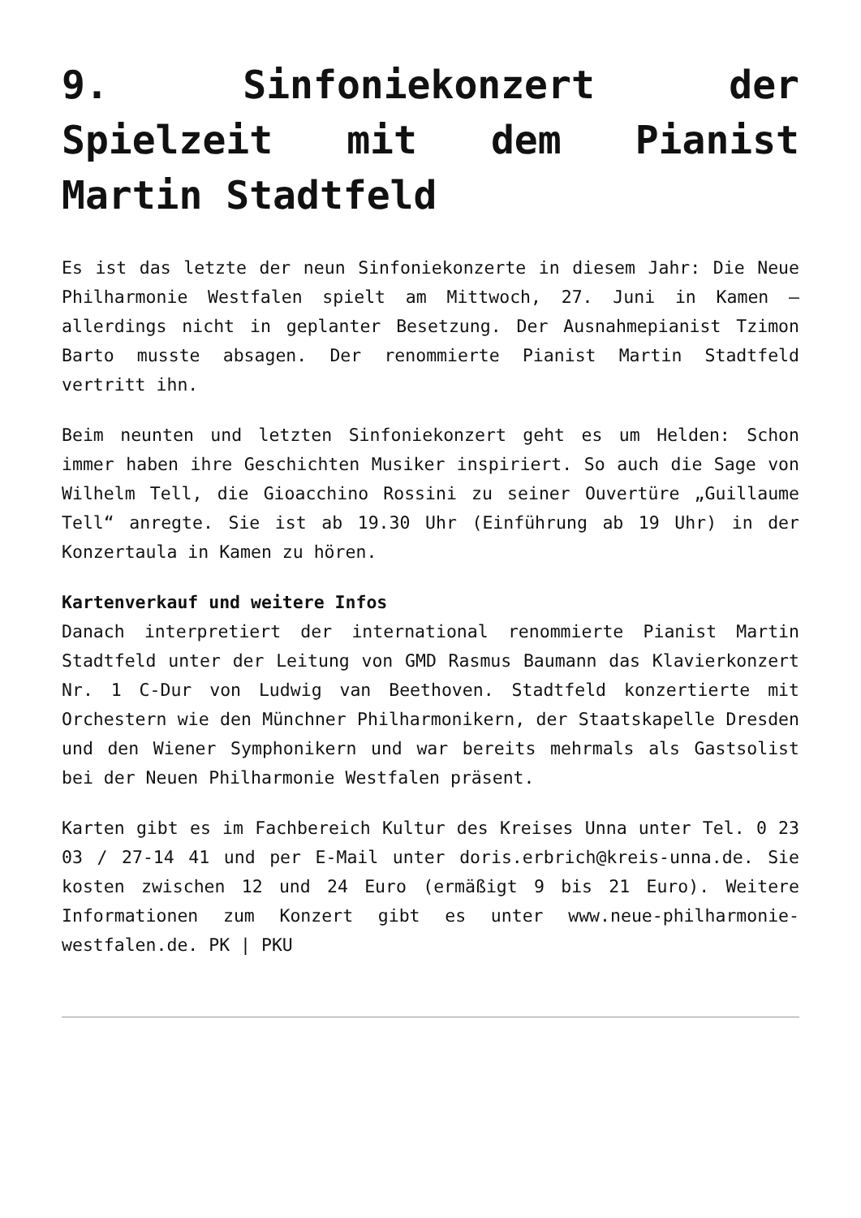9. Sinfoniekonzert der Spielzeit mit dem Pianist Martin Stadtfeld
Es ist das letzte der neun Sinfoniekonzerte in diesem Jahr: Die Neue Philharmonie Westfalen spielt am Mittwoch, 27. Juni in Kamen – allerdings nicht in geplanter Besetzung. Der Ausnahmepianist Tzimon Barto musste absagen. Der renommierte Pianist Martin Stadtfeld vertritt ihn.
Beim neunten und letzten Sinfoniekonzert geht es um Helden: Schon immer haben ihre Geschichten Musiker inspiriert. So auch die Sage von Wilhelm Tell, die Gioacchino Rossini zu seiner Ouvertüre „Guillaume Tell“ anregte. Sie ist ab 19.30 Uhr (Einführung ab 19 Uhr) in der Konzertaula in Kamen zu hören.
Kartenverkauf und weitere Infos
Danach interpretiert der international renommierte Pianist Martin Stadtfeld unter der Leitung von GMD Rasmus Baumann das Klavierkonzert Nr. 1 C-Dur von Ludwig van Beethoven. Stadtfeld konzertierte mit Orchestern wie den Münchner Philharmonikern, der Staatskapelle Dresden und den Wiener Symphonikern und war bereits mehrmals als Gastsolist bei der Neuen Philharmonie Westfalen präsent.
Karten gibt es im Fachbereich Kultur des Kreises Unna unter Tel. 0 23 03 / 27-14 41 und per E-Mail unter doris.erbrich@kreis-unna.de. Sie kosten zwischen 12 und 24 Euro (ermäßigt 9 bis 21 Euro). Weitere Informationen zum Konzert gibt es unter www.neue-philharmonie-westfalen.de. PK | PKU